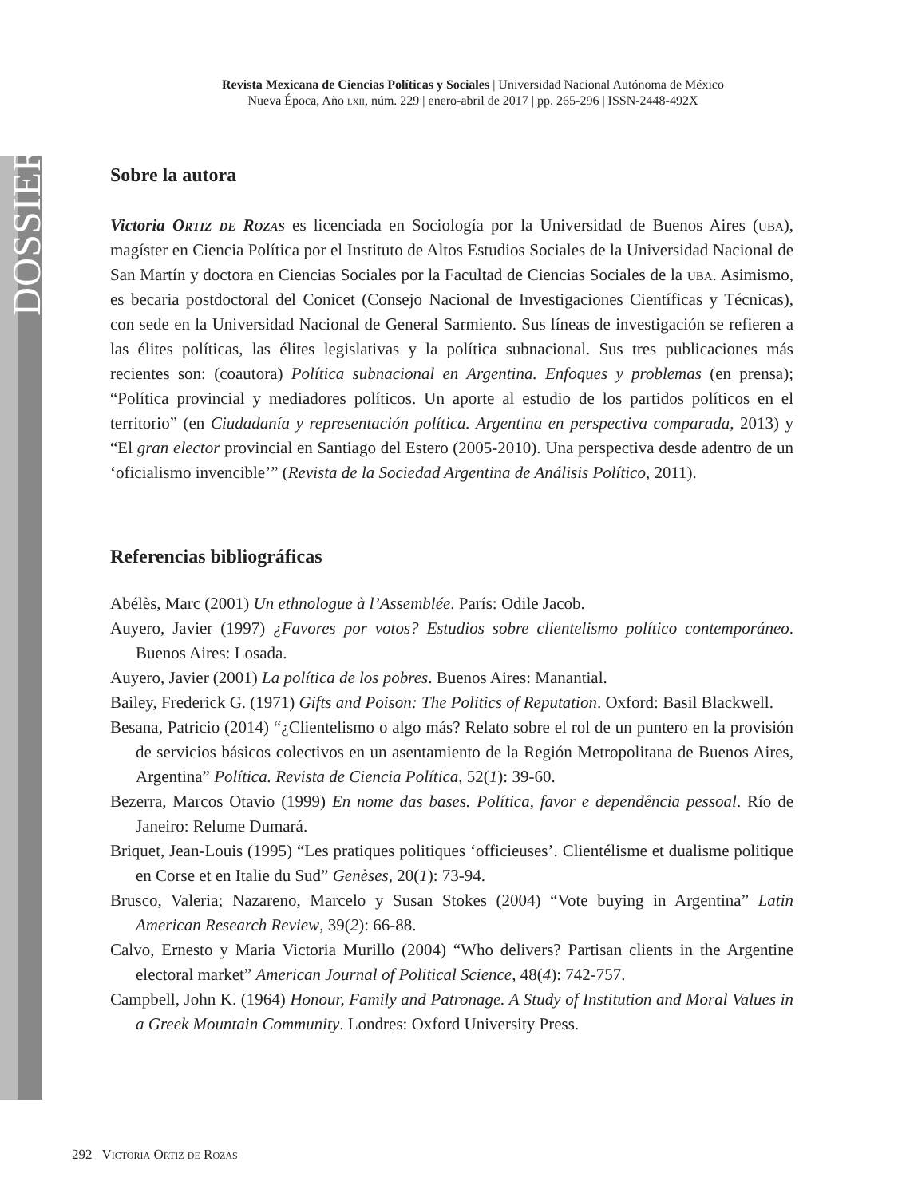DOSSIER
Revista Mexicana de Ciencias Políticas y Sociales | Universidad Nacional Autónoma de México
Nueva Época, Año lxii, núm. 229 | enero-abril de 2017 | pp. 265-296 | ISSN-2448-492X
Sobre la autora
Victoria Ortiz de Rozas es licenciada en Sociología por la Universidad de Buenos Aires (uba), magíster en Ciencia Política por el Instituto de Altos Estudios Sociales de la Universidad Nacional de San Martín y doctora en Ciencias Sociales por la Facultad de Ciencias Sociales de la uba. Asimismo, es becaria postdoctoral del Conicet (Consejo Nacional de Investigaciones Científicas y Técnicas), con sede en la Universidad Nacional de General Sarmiento. Sus líneas de investigación se refieren a las élites políticas, las élites legislativas y la política subnacional. Sus tres publicaciones más recientes son: (coautora) Política subnacional en Argentina. Enfoques y problemas (en prensa); “Política provincial y mediadores políticos. Un aporte al estudio de los partidos políticos en el territorio” (en Ciudadanía y representación política. Argentina en perspectiva comparada, 2013) y “El gran elector provincial en Santiago del Estero (2005-2010). Una perspectiva desde adentro de un ‘oficialismo invencible’” (Revista de la Sociedad Argentina de Análisis Político, 2011).
Referencias bibliográficas
Abélès, Marc (2001) Un ethnologue à l’Assemblée. París: Odile Jacob.
Auyero, Javier (1997) ¿Favores por votos? Estudios sobre clientelismo político contemporáneo. Buenos Aires: Losada.
Auyero, Javier (2001) La política de los pobres. Buenos Aires: Manantial.
Bailey, Frederick G. (1971) Gifts and Poison: The Politics of Reputation. Oxford: Basil Blackwell.
Besana, Patricio (2014) “¿Clientelismo o algo más? Relato sobre el rol de un puntero en la provisión de servicios básicos colectivos en un asentamiento de la Región Metropolitana de Buenos Aires, Argentina” Política. Revista de Ciencia Política, 52(1): 39-60.
Bezerra, Marcos Otavio (1999) En nome das bases. Política, favor e dependência pessoal. Río de Janeiro: Relume Dumará.
Briquet, Jean-Louis (1995) “Les pratiques politiques ‘officieuses’. Clientélisme et dualisme politique en Corse et en Italie du Sud” Genèses, 20(1): 73-94.
Brusco, Valeria; Nazareno, Marcelo y Susan Stokes (2004) “Vote buying in Argentina” Latin American Research Review, 39(2): 66-88.
Calvo, Ernesto y Maria Victoria Murillo (2004) “Who delivers? Partisan clients in the Argentine electoral market” American Journal of Political Science, 48(4): 742-757.
Campbell, John K. (1964) Honour, Family and Patronage. A Study of Institution and Moral Values in a Greek Mountain Community. Londres: Oxford University Press.
292 | Victoria Ortiz de Rozas